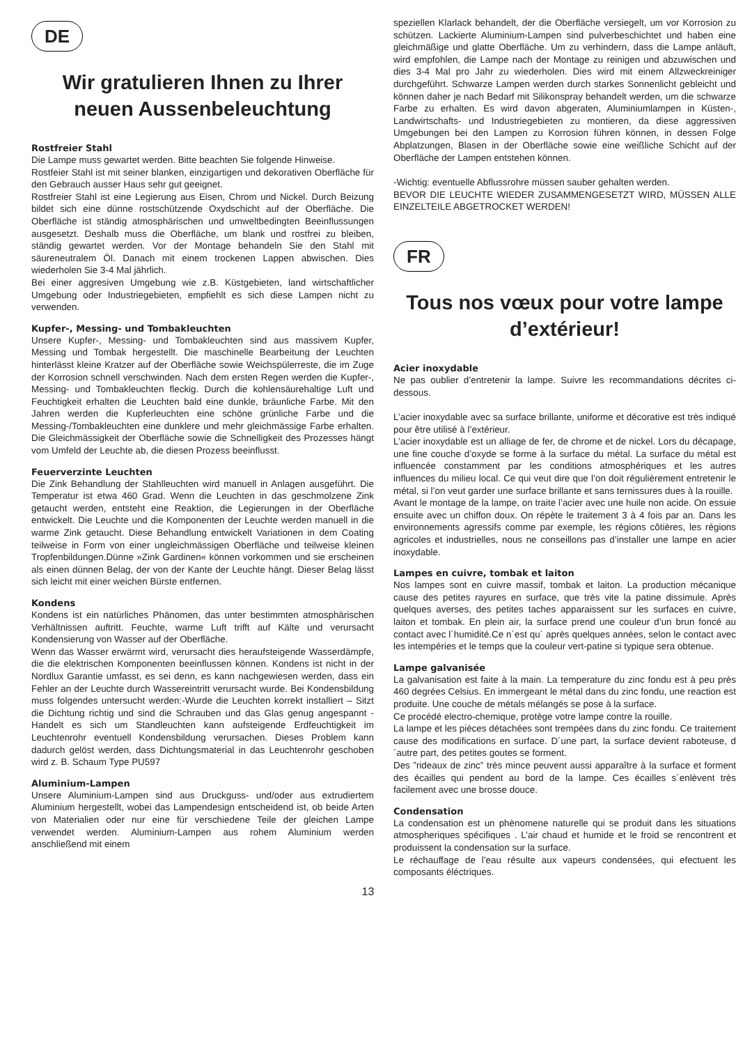DE
Wir gratulieren Ihnen zu Ihrer neuen Aussenbeleuchtung
Rostfreier Stahl
Die Lampe muss gewartet werden. Bitte beachten Sie folgende Hinweise.
Rostfeier Stahl ist mit seiner blanken, einzigartigen und dekorativen Oberfläche für den Gebrauch ausser Haus sehr gut geeignet.
Rostfreier Stahl ist eine Legierung aus Eisen, Chrom und Nickel. Durch Beizung bildet sich eine dünne rostschützende Oxydschicht auf der Oberfläche. Die Oberfläche ist ständig atmosphärischen und umweltbedingten Beeinflussungen ausgesetzt. Deshalb muss die Oberfläche, um blank und rostfrei zu bleiben, ständig gewartet werden. Vor der Montage behandeln Sie den Stahl mit säureneutralem Öl. Danach mit einem trockenen Lappen abwischen. Dies wiederholen Sie 3-4 Mal jährlich.
Bei einer aggresiven Umgebung wie z.B. Küstgebieten, land wirtschaftlicher Umgebung oder Industriegebieten, empfiehlt es sich diese Lampen nicht zu verwenden.
Kupfer-, Messing- und Tombakleuchten
Unsere Kupfer-, Messing- und Tombakleuchten sind aus massivem Kupfer, Messing und Tombak hergestellt. Die maschinelle Bearbeitung der Leuchten hinterlässt kleine Kratzer auf der Oberfläche sowie Weichspülerreste, die im Zuge der Korrosion schnell verschwinden. Nach dem ersten Regen werden die Kupfer-, Messing- und Tombakleuchten fleckig. Durch die kohlensäurehaltige Luft und Feuchtigkeit erhalten die Leuchten bald eine dunkle, bräunliche Farbe. Mit den Jahren werden die Kupferleuchten eine schöne grünliche Farbe und die Messing-/Tombakleuchten eine dunklere und mehr gleichmässige Farbe erhalten. Die Gleichmässigkeit der Oberfläche sowie die Schnelligkeit des Prozesses hängt vom Umfeld der Leuchte ab, die diesen Prozess beeinflusst.
Feuerverzinte Leuchten
Die Zink Behandlung der Stahlleuchten wird manuell in Anlagen ausgeführt. Die Temperatur ist etwa 460 Grad. Wenn die Leuchten in das geschmolzene Zink getaucht werden, entsteht eine Reaktion, die Legierungen in der Oberfläche entwickelt. Die Leuchte und die Komponenten der Leuchte werden manuell in die warme Zink getaucht. Diese Behandlung entwickelt Variationen in dem Coating teilweise in Form von einer ungleichmässigen Oberfläche und teilweise kleinen Tropfenbildungen.Dünne »Zink Gardinen« können vorkommen und sie erscheinen als einen dünnen Belag, der von der Kante der Leuchte hängt. Dieser Belag lässt sich leicht mit einer weichen Bürste entfernen.
Kondens
Kondens ist ein natürliches Phänomen, das unter bestimmten atmosphärischen Verhältnissen auftritt. Feuchte, warme Luft trifft auf Kälte und verursacht Kondensierung von Wasser auf der Oberfläche.
Wenn das Wasser erwärmt wird, verursacht dies heraufsteigende Wasserdämpfe, die die elektrischen Komponenten beeinflussen können. Kondens ist nicht in der Nordlux Garantie umfasst, es sei denn, es kann nachgewiesen werden, dass ein Fehler an der Leuchte durch Wassereintritt verursacht wurde. Bei Kondensbildung muss folgendes untersucht werden:-Wurde die Leuchten korrekt installiert – Sitzt die Dichtung richtig und sind die Schrauben und das Glas genug angespannt -Handelt es sich um Standleuchten kann aufsteigende Erdfeuchtigkeit im Leuchtenrohr eventuell Kondensbildung verursachen. Dieses Problem kann dadurch gelöst werden, dass Dichtungsmaterial in das Leuchtenrohr geschoben wird z. B. Schaum Type PU597
Aluminium-Lampen
Unsere Aluminium-Lampen sind aus Druckguss- und/oder aus extrudiertem Aluminium hergestellt, wobei das Lampendesign entscheidend ist, ob beide Arten von Materialien oder nur eine für verschiedene Teile der gleichen Lampe verwendet werden. Aluminium-Lampen aus rohem Aluminium werden anschließend mit einem
speziellen Klarlack behandelt, der die Oberfläche versiegelt, um vor Korrosion zu schützen. Lackierte Aluminium-Lampen sind pulverbeschichtet und haben eine gleichmäßige und glatte Oberfläche. Um zu verhindern, dass die Lampe anläuft, wird empfohlen, die Lampe nach der Montage zu reinigen und abzuwischen und dies 3-4 Mal pro Jahr zu wiederholen. Dies wird mit einem Allzweckreiniger durchgeführt. Schwarze Lampen werden durch starkes Sonnenlicht gebleicht und können daher je nach Bedarf mit Silikonspray behandelt werden, um die schwarze Farbe zu erhalten. Es wird davon abgeraten, Aluminiumlampen in Küsten-, Landwirtschafts- und Industriegebieten zu montieren, da diese aggressiven Umgebungen bei den Lampen zu Korrosion führen können, in dessen Folge Abplatzungen, Blasen in der Oberfläche sowie eine weißliche Schicht auf der Oberfläche der Lampen entstehen können.
-Wichtig: eventuelle Abflussrohre müssen sauber gehalten werden.
BEVOR DIE LEUCHTE WIEDER ZUSAMMENGESETZT WIRD, MÜSSEN ALLE EINZELTEILE ABGETROCKET WERDEN!
FR
Tous nos vœux pour votre lampe d’extérieur!
Acier inoxydable
Ne pas oublier d’entretenir la lampe. Suivre les recommandations décrites ci-dessous.
L’acier inoxydable avec sa surface brillante, uniforme et décorative est très indiqué pour être utilisé à l’extérieur.
L’acier inoxydable est un alliage de fer, de chrome et de nickel. Lors du décapage, une fine couche d’oxyde se forme à la surface du métal. La surface du métal est influencée constamment par les conditions atmosphériques et les autres influences du milieu local. Ce qui veut dire que l’on doit régulièrement entretenir le métal, si l’on veut garder une surface brillante et sans ternissures dues à la rouille.
Avant le montage de la lampe, on traite l’acier avec une huile non acide. On essuie ensuite avec un chiffon doux. On répète le traitement 3 à 4 fois par an. Dans les environnements agressifs comme par exemple, les régions côtières, les régions agricoles et industrielles, nous ne conseillons pas d’installer une lampe en acier inoxydable.
Lampes en cuivre, tombak et laiton
Nos lampes sont en cuivre massif, tombak et laiton. La production mécanique cause des petites rayures en surface, que très vite la patine dissimule. Après quelques averses, des petites taches apparaissent sur les surfaces en cuivre, laiton et tombak. En plein air, la surface prend une couleur d’un brun foncé au contact avec l´humidité.Ce n´est qu´ après quelques années, selon le contact avec les intempéries et le temps que la couleur vert-patine si typique sera obtenue.
Lampe galvanisée
La galvanisation est faite à la main. La temperature du zinc fondu est à peu près 460 degrées Celsius. En immergeant le métal dans du zinc fondu, une reaction est produite. Une couche de métals mélangés se pose à la surface.
Ce procédé electro-chemique, protège votre lampe contre la rouille.
La lampe et les pièces détachées sont trempées dans du zinc fondu. Ce traitement cause des modifications en surface. D´une part, la surface devient raboteuse, d´autre part, des petites goutes se forment.
Des ”rideaux de zinc” très mince peuvent aussi apparaître à la surface et forment des écailles qui pendent au bord de la lampe. Ces écailles s´enlèvent très facilement avec une brosse douce.
Condensation
La condensation est un phènomene naturelle qui se produit dans les situations atmospheriques spécifiques . L’air chaud et humide et le froid se rencontrent et produissent la condensation sur la surface.
Le réchauffage de l’eau résulte aux vapeurs condensées, qui efectuent les composants éléctriques.
13